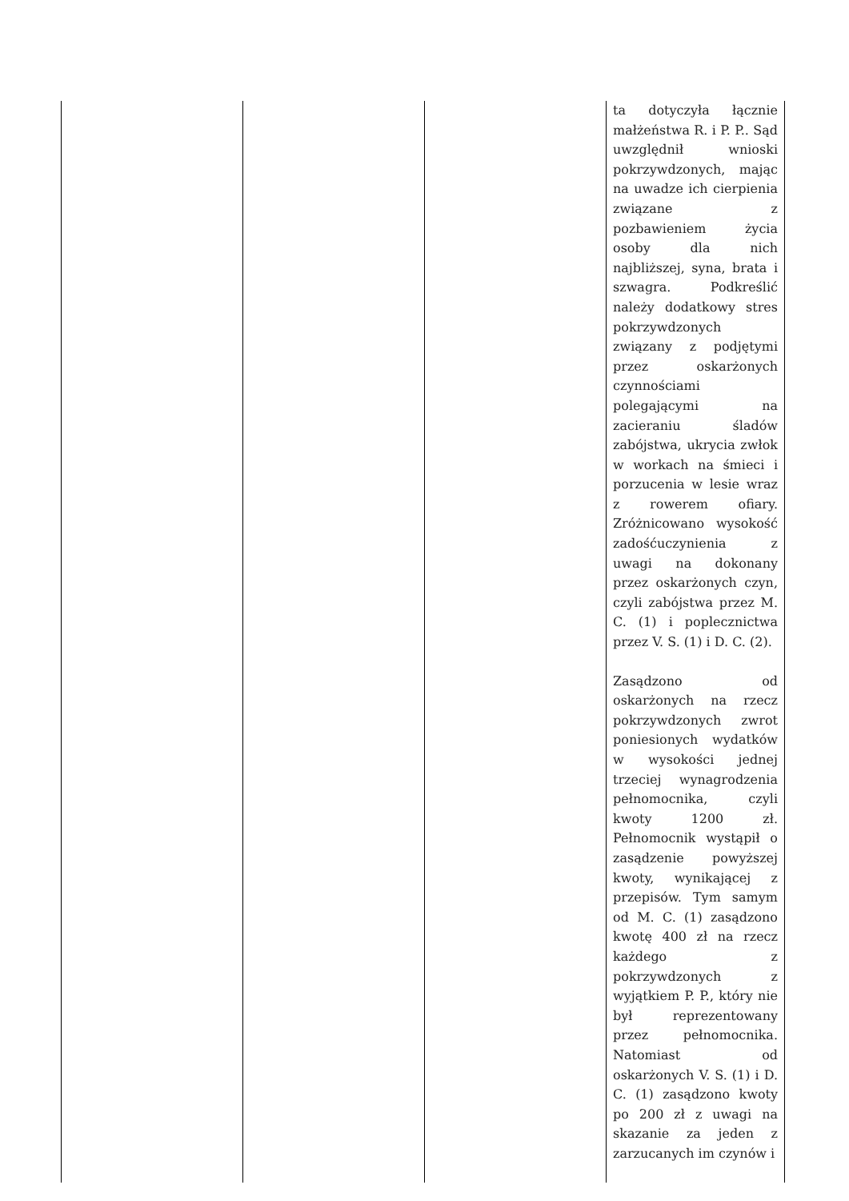| | | | ta dotyczyła łącznie małżeństwa R. i P. P.. Sąd uwzględnił wnioski pokrzywdzonych, mając na uwadze ich cierpienia związane z pozbawieniem życia osoby dla nich najbliższej, syna, brata i szwagra. Podkreślić należy dodatkowy stres pokrzywdzonych związany z podjętymi przez oskarżonych czynnościami polegającymi na zacieraniu śladów zabójstwa, ukrycia zwłok w workach na śmieci i porzucenia w lesie wraz z rowerem ofiary. Zróżnicowano wysokość zadośćuczynienia z uwagi na dokonany przez oskarżonych czyn, czyli zabójstwa przez M. C. (1) i poplecznictwa przez V. S. (1) i D. C. (2). Zasądzono od oskarżonych na rzecz pokrzywdzonych zwrot poniesionych wydatków w wysokości jednej trzeciej wynagrodzenia pełnomocnika, czyli kwoty 1200 zł. Pełnomocnik wystąpił o zasądzenie powyższej kwoty, wynikającej z przepisów. Tym samym od M. C. (1) zasądzono kwotę 400 zł na rzecz każdego z pokrzywdzonych z wyjątkiem P. P., który nie był reprezentowany przez pełnomocnika. Natomiast od oskarżonych V. S. (1) i D. C. (1) zasądzono kwoty po 200 zł z uwagi na skazanie za jeden z zarzucanych im czynów i |